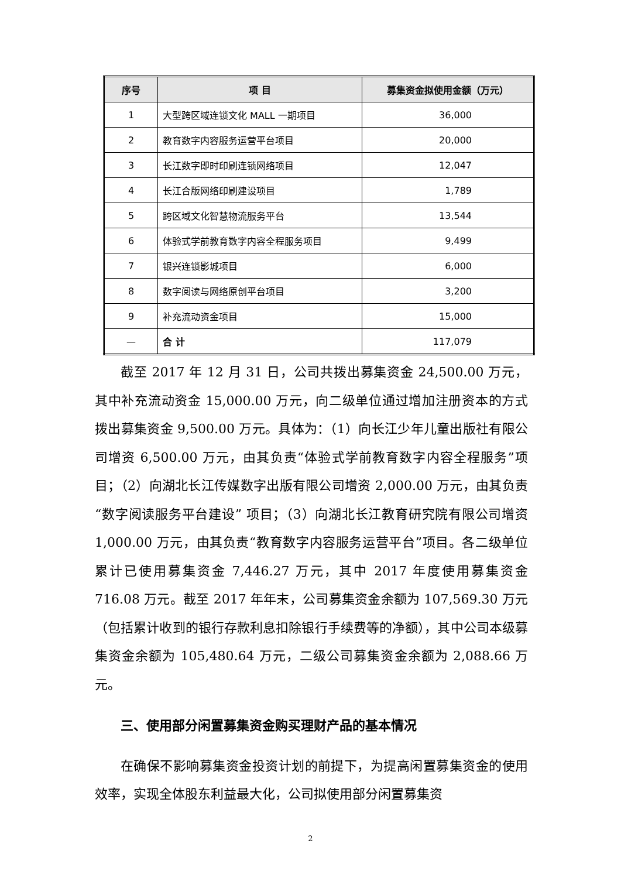| 序号 | 项 目 | 募集资金拟使用金额（万元） |
| --- | --- | --- |
| 1 | 大型跨区域连锁文化 MALL 一期项目 | 36,000 |
| 2 | 教育数字内容服务运营平台项目 | 20,000 |
| 3 | 长江数字即时印刷连锁网络项目 | 12,047 |
| 4 | 长江合版网络印刷建设项目 | 1,789 |
| 5 | 跨区域文化智慧物流服务平台 | 13,544 |
| 6 | 体验式学前教育数字内容全程服务项目 | 9,499 |
| 7 | 银兴连锁影城项目 | 6,000 |
| 8 | 数字阅读与网络原创平台项目 | 3,200 |
| 9 | 补充流动资金项目 | 15,000 |
| — | 合 计 | 117,079 |
截至 2017 年 12 月 31 日，公司共拨出募集资金 24,500.00 万元，其中补充流动资金 15,000.00 万元，向二级单位通过增加注册资本的方式拨出募集资金 9,500.00 万元。具体为：（1）向长江少年儿童出版社有限公司增资 6,500.00 万元，由其负责“体验式学前教育数字内容全程服务”项目；（2）向湖北长江传媒数字出版有限公司增资 2,000.00 万元，由其负责“数字阅读服务平台建设” 项目；（3）向湖北长江教育研究院有限公司增资 1,000.00 万元，由其负责“教育数字内容服务运营平台”项目。各二级单位累计已使用募集资金 7,446.27 万元，其中 2017 年度使用募集资金 716.08 万元。截至 2017 年年末，公司募集资金余额为 107,569.30 万元（包括累计收到的银行存款利息扣除银行手续费等的净额），其中公司本级募集资金余额为 105,480.64 万元，二级公司募集资金余额为 2,088.66 万元。
三、使用部分闲置募集资金购买理财产品的基本情况
在确保不影响募集资金投资计划的前提下，为提高闲置募集资金的使用效率，实现全体股东利益最大化，公司拟使用部分闲置募集资
2